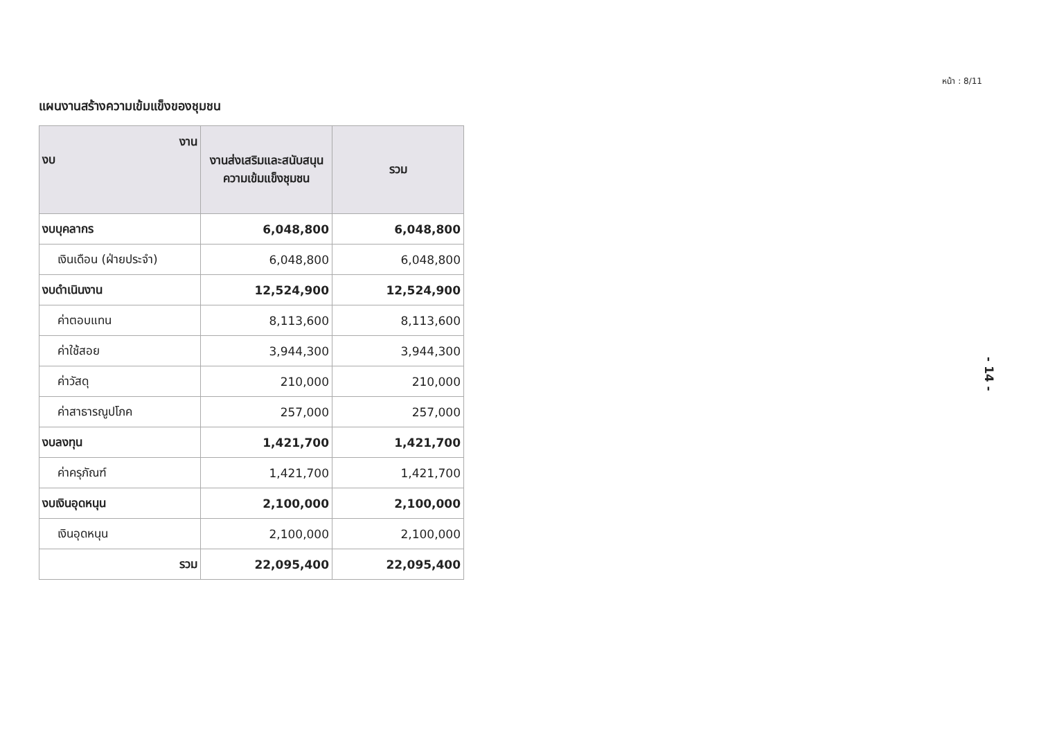หน้า : 8/11
แผนงานสร้างความเข้มแข็งของชุมชน
| งาน งบ | งานส่งเสริมและสนับสนุนความเข้มแข็งชุมชน | รวม |
| --- | --- | --- |
| งบบุคลากร | 6,048,800 | 6,048,800 |
| เงินเดือน (ฝ่ายประจำ) | 6,048,800 | 6,048,800 |
| งบดำเนินงาน | 12,524,900 | 12,524,900 |
| ค่าตอบแทน | 8,113,600 | 8,113,600 |
| ค่าใช้สอย | 3,944,300 | 3,944,300 |
| ค่าวัสดุ | 210,000 | 210,000 |
| ค่าสาธารณูปโภค | 257,000 | 257,000 |
| งบลงทุน | 1,421,700 | 1,421,700 |
| ค่าครุภัณฑ์ | 1,421,700 | 1,421,700 |
| งบเงินอุดหนุน | 2,100,000 | 2,100,000 |
| เงินอุดหนุน | 2,100,000 | 2,100,000 |
| รวม | 22,095,400 | 22,095,400 |
- 14 -